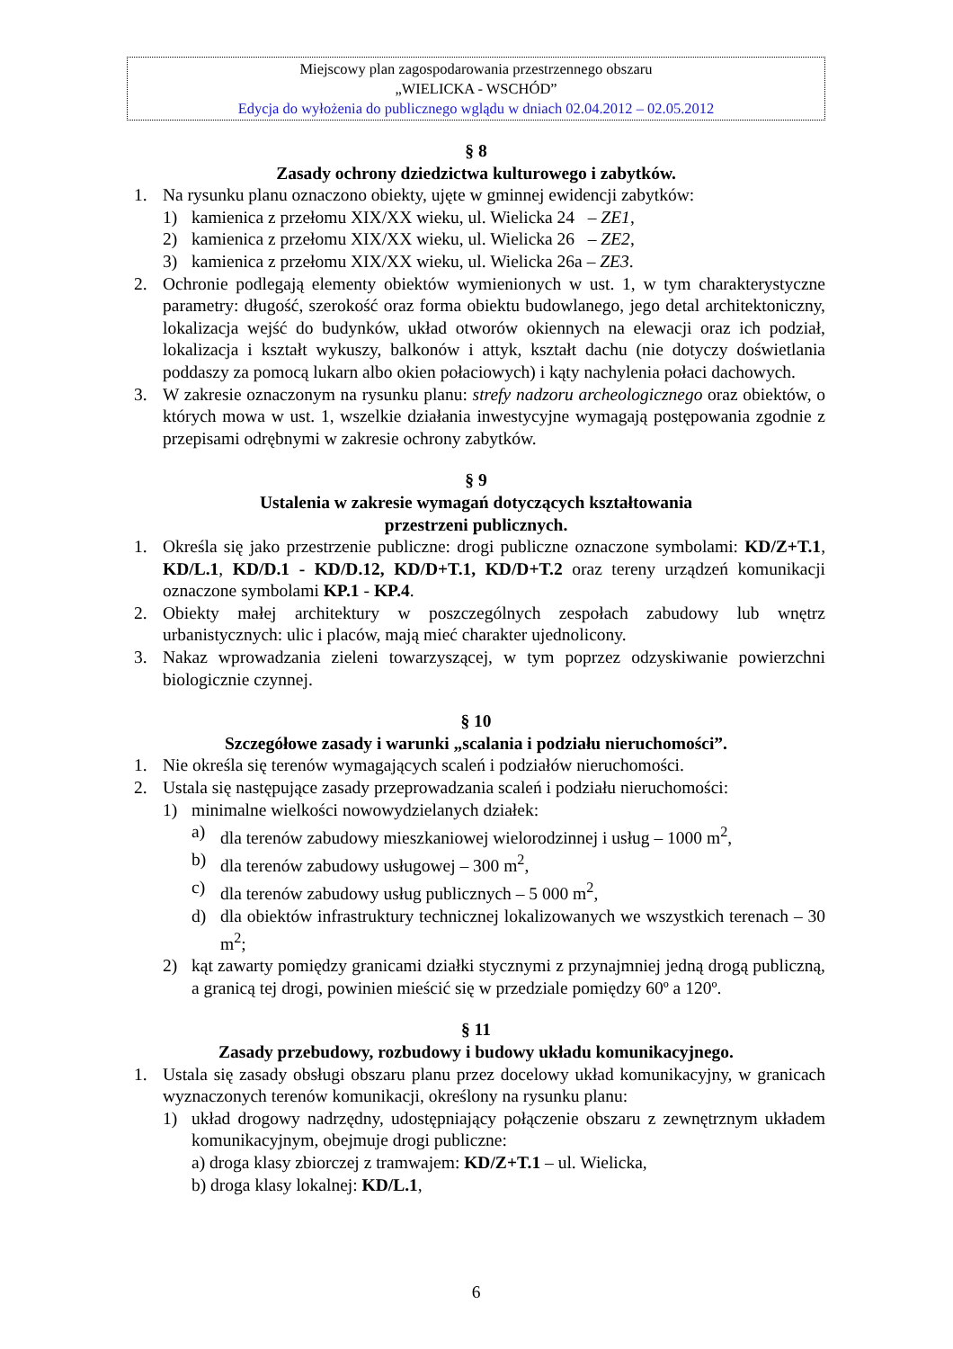Miejscowy plan zagospodarowania przestrzennego obszaru
„WIELICKA - WSCHÓD”
Edycja do wyłożenia do publicznego wglądu w dniach 02.04.2012 – 02.05.2012
§ 8
Zasady ochrony dziedzictwa kulturowego i zabytków.
1. Na rysunku planu oznaczono obiekty, ujęte w gminnej ewidencji zabytków:
1) kamienica z przełomu XIX/XX wieku, ul. Wielicka 24 – ZE1,
2) kamienica z przełomu XIX/XX wieku, ul. Wielicka 26 – ZE2,
3) kamienica z przełomu XIX/XX wieku, ul. Wielicka 26a – ZE3.
2. Ochronie podlegają elementy obiektów wymienionych w ust. 1, w tym charakterystyczne parametry: długość, szerokość oraz forma obiektu budowlanego, jego detal architektoniczny, lokalizacja wejść do budynków, układ otworów okiennych na elewacji oraz ich podział, lokalizacja i kształt wykuszy, balkonów i attyk, kształt dachu (nie dotyczy doświetlania poddaszy za pomocą lukarn albo okien połaciowych) i kąty nachylenia połaci dachowych.
3. W zakresie oznaczonym na rysunku planu: strefy nadzoru archeologicznego oraz obiektów, o których mowa w ust. 1, wszelkie działania inwestycyjne wymagają postępowania zgodnie z przepisami odrębnymi w zakresie ochrony zabytków.
§ 9
Ustalenia w zakresie wymagań dotyczących kształtowania
przestrzeni publicznych.
1. Określa się jako przestrzenie publiczne: drogi publiczne oznaczone symbolami: KD/Z+T.1, KD/L.1, KD/D.1 - KD/D.12, KD/D+T.1, KD/D+T.2 oraz tereny urządzeń komunikacji oznaczone symbolami KP.1 - KP.4.
2. Obiekty małej architektury w poszczególnych zespołach zabudowy lub wnętrz urbanistycznych: ulic i placów, mają mieć charakter ujednolicony.
3. Nakaz wprowadzania zieleni towarzyszącej, w tym poprzez odzyskiwanie powierzchni biologicznie czynnej.
§ 10
Szczegółowe zasady i warunki „scalania i podziału nieruchomości”.
1. Nie określa się terenów wymagających scaleń i podziałów nieruchomości.
2. Ustala się następujące zasady przeprowadzania scaleń i podziału nieruchomości:
1) minimalne wielkości nowowydzielanych działek:
a) dla terenów zabudowy mieszkaniowej wielorodzinnej i usług – 1000 m<sup>2</sup>,
b) dla terenów zabudowy usługowej – 300 m<sup>2</sup>,
c) dla terenów zabudowy usług publicznych – 5 000 m<sup>2</sup>,
d) dla obiektów infrastruktury technicznej lokalizowanych we wszystkich terenach – 30 m<sup>2</sup>;
2) kąt zawarty pomiędzy granicami działki stycznymi z przynajmniej jedną drogą publiczną, a granicą tej drogi, powinien mieścić się w przedziale pomiędzy 60º a 120º.
§ 11
Zasady przebudowy, rozbudowy i budowy układu komunikacyjnego.
1. Ustala się zasady obsługi obszaru planu przez docelowy układ komunikacyjny, w granicach wyznaczonych terenów komunikacji, określony na rysunku planu:
1) układ drogowy nadrzędny, udostępniający połączenie obszaru z zewnętrznym układem komunikacyjnym, obejmuje drogi publiczne:
a) droga klasy zbiorczej z tramwajem: KD/Z+T.1 – ul. Wielicka,
b) droga klasy lokalnej: KD/L.1,
6